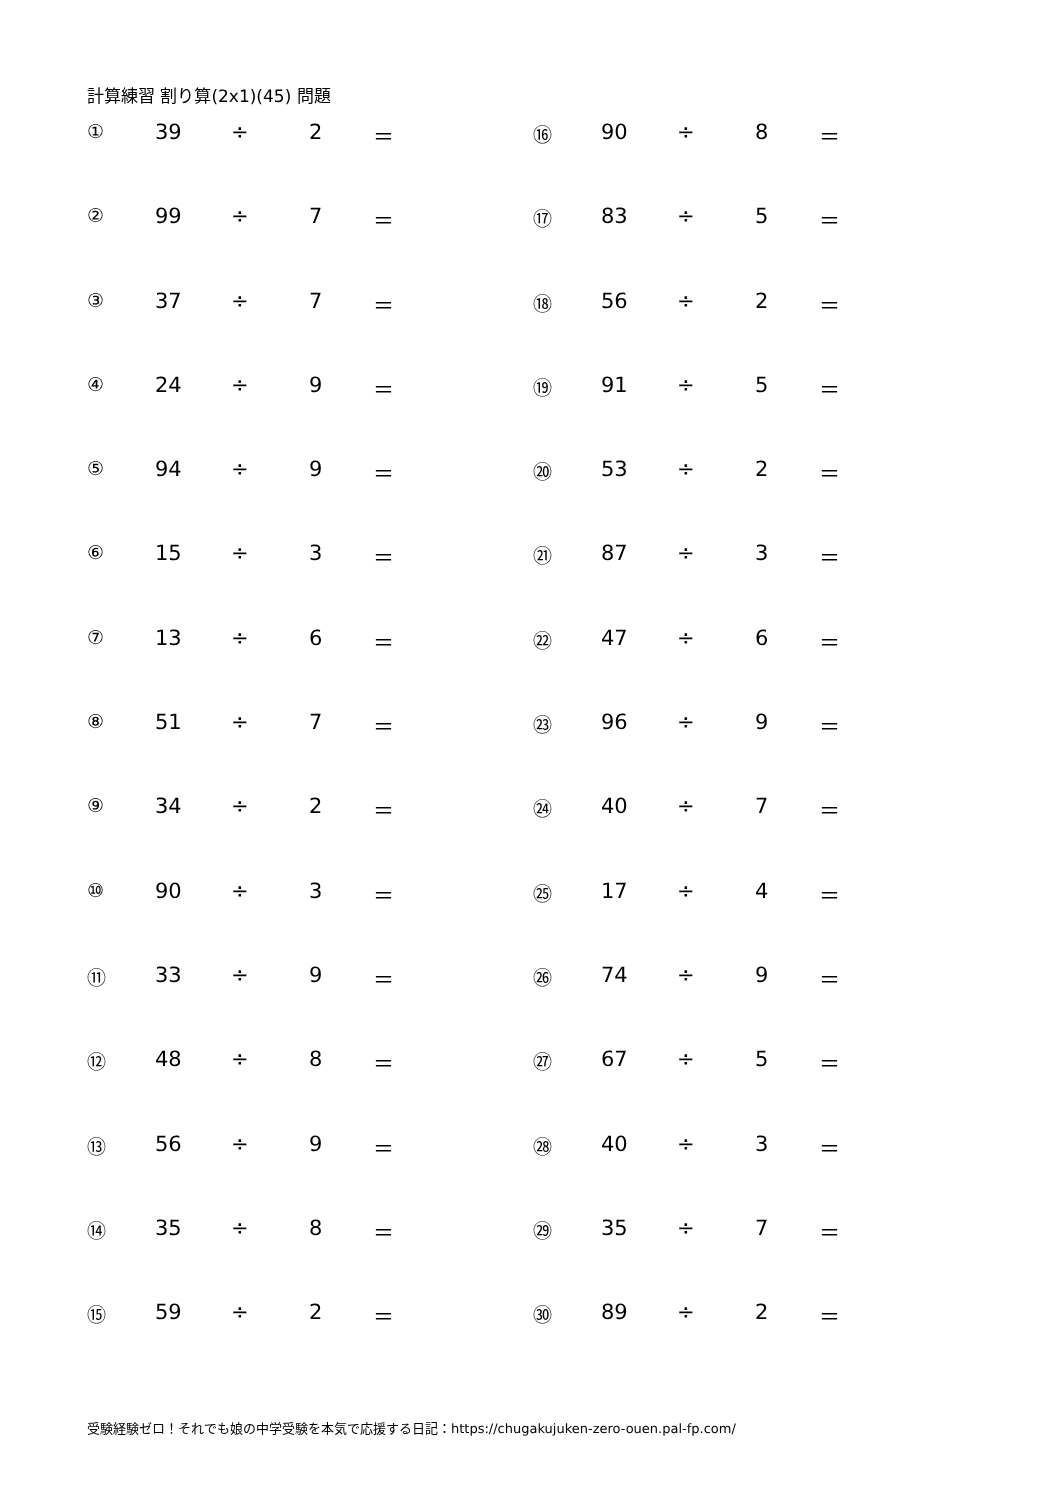計算練習 割り算(2x1)(45) 問題
| ① | 39 | ÷ | 2 | ＝ |
| ② | 99 | ÷ | 7 | ＝ |
| ③ | 37 | ÷ | 7 | ＝ |
| ④ | 24 | ÷ | 9 | ＝ |
| ⑤ | 94 | ÷ | 9 | ＝ |
| ⑥ | 15 | ÷ | 3 | ＝ |
| ⑦ | 13 | ÷ | 6 | ＝ |
| ⑧ | 51 | ÷ | 7 | ＝ |
| ⑨ | 34 | ÷ | 2 | ＝ |
| ⑩ | 90 | ÷ | 3 | ＝ |
| ⑪ | 33 | ÷ | 9 | ＝ |
| ⑫ | 48 | ÷ | 8 | ＝ |
| ⑬ | 56 | ÷ | 9 | ＝ |
| ⑭ | 35 | ÷ | 8 | ＝ |
| ⑮ | 59 | ÷ | 2 | ＝ |
| ⑯ | 90 | ÷ | 8 | ＝ |
| ⑰ | 83 | ÷ | 5 | ＝ |
| ⑱ | 56 | ÷ | 2 | ＝ |
| ⑲ | 91 | ÷ | 5 | ＝ |
| ⑳ | 53 | ÷ | 2 | ＝ |
| ㉑ | 87 | ÷ | 3 | ＝ |
| ㉒ | 47 | ÷ | 6 | ＝ |
| ㉓ | 96 | ÷ | 9 | ＝ |
| ㉔ | 40 | ÷ | 7 | ＝ |
| ㉕ | 17 | ÷ | 4 | ＝ |
| ㉖ | 74 | ÷ | 9 | ＝ |
| ㉗ | 67 | ÷ | 5 | ＝ |
| ㉘ | 40 | ÷ | 3 | ＝ |
| ㉙ | 35 | ÷ | 7 | ＝ |
| ㉚ | 89 | ÷ | 2 | ＝ |
受験経験ゼロ！それでも娘の中学受験を本気で応援する日記：https://chugakujuken-zero-ouen.pal-fp.com/